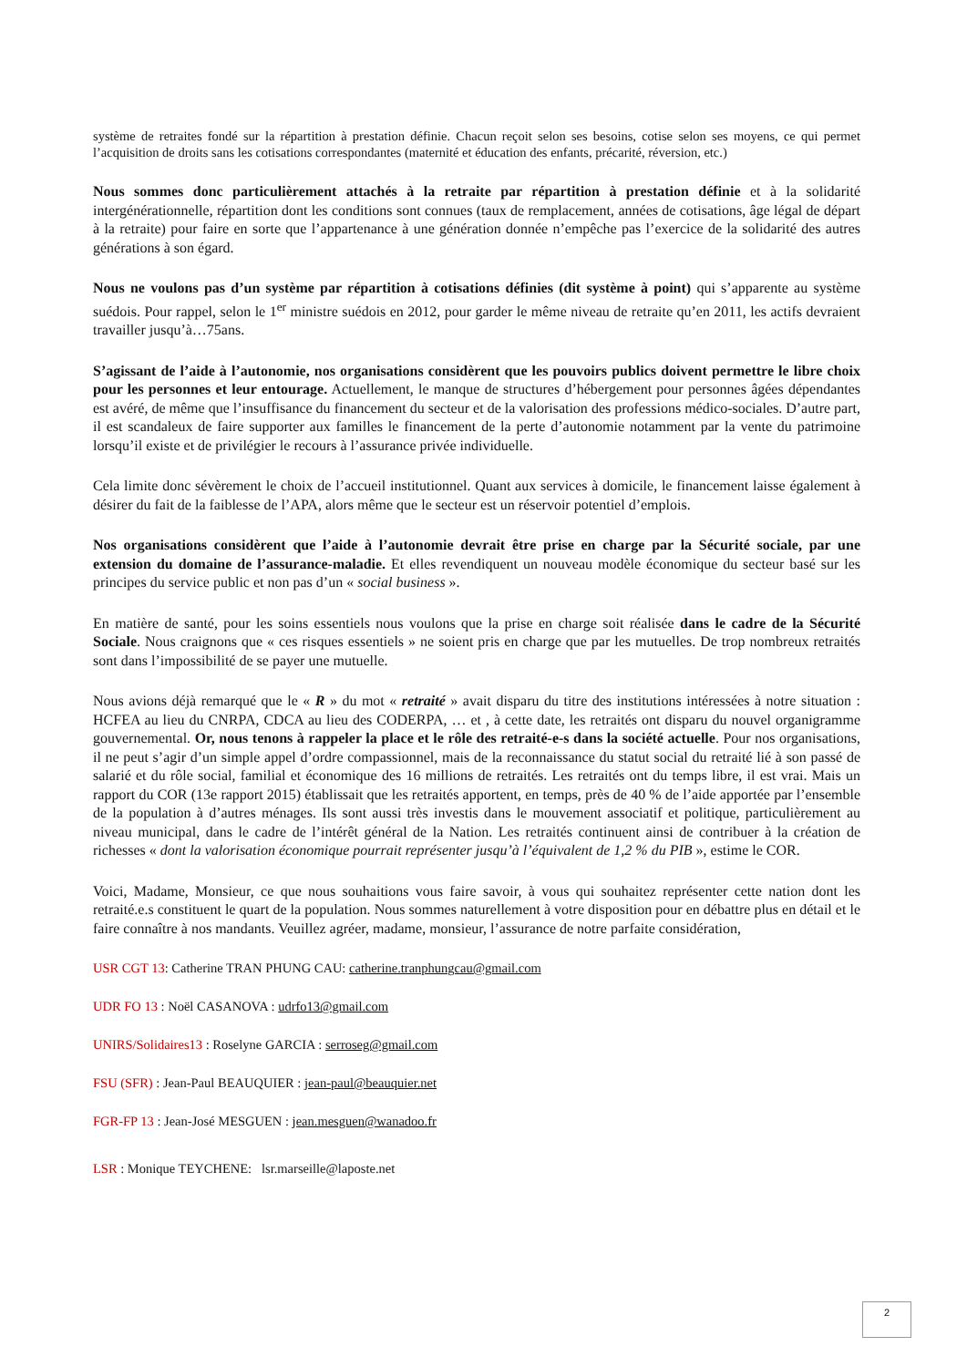système de retraites fondé sur la répartition à prestation définie. Chacun reçoit selon ses besoins, cotise selon ses moyens, ce qui permet l’acquisition de droits sans les cotisations correspondantes (maternité et éducation des enfants, précarité, réversion, etc.)
Nous sommes donc particulièrement attachés à la retraite par répartition à prestation définie et à la solidarité intergénérationnelle, répartition dont les conditions sont connues (taux de remplacement, années de cotisations, âge légal de départ à la retraite) pour faire en sorte que l’appartenance à une génération donnée n’empêche pas l’exercice de la solidarité des autres générations à son égard.
Nous ne voulons pas d’un système par répartition à cotisations définies (dit système à point) qui s’apparente au système suédois. Pour rappel, selon le 1<sup>er</sup> ministre suédois en 2012, pour garder le même niveau de retraite qu’en 2011, les actifs devraient travailler jusqu’à…75ans.
S’agissant de l’aide à l’autonomie, nos organisations considèrent que les pouvoirs publics doivent permettre le libre choix pour les personnes et leur entourage. Actuellement, le manque de structures d’hébergement pour personnes âgées dépendantes est avéré, de même que l’insuffisance du financement du secteur et de la valorisation des professions médico-sociales. D’autre part, il est scandaleux de faire supporter aux familles le financement de la perte d’autonomie notamment par la vente du patrimoine lorsqu’il existe et de privilégier le recours à l’assurance privée individuelle.
Cela limite donc sévèrement le choix de l’accueil institutionnel. Quant aux services à domicile, le financement laisse également à désirer du fait de la faiblesse de l’APA, alors même que le secteur est un réservoir potentiel d’emplois.
Nos organisations considèrent que l’aide à l’autonomie devrait être prise en charge par la Sécurité sociale, par une extension du domaine de l’assurance-maladie. Et elles revendiquent un nouveau modèle économique du secteur basé sur les principes du service public et non pas d’un « social business ».
En matière de santé, pour les soins essentiels nous voulons que la prise en charge soit réalisée dans le cadre de la Sécurité Sociale. Nous craignons que « ces risques essentiels » ne soient pris en charge que par les mutuelles. De trop nombreux retraités sont dans l’impossibilité de se payer une mutuelle.
Nous avions déjà remarqué que le « R » du mot « retraité » avait disparu du titre des institutions intéressées à notre situation : HCFEA au lieu du CNRPA, CDCA au lieu des CODERPA, … et , à cette date, les retraités ont disparu du nouvel organigramme gouvernemental. Or, nous tenons à rappeler la place et le rôle des retraité-e-s dans la société actuelle. Pour nos organisations, il ne peut s’agir d’un simple appel d’ordre compassionnel, mais de la reconnaissance du statut social du retraité lié à son passé de salarié et du rôle social, familial et économique des 16 millions de retraités. Les retraités ont du temps libre, il est vrai. Mais un rapport du COR (13e rapport 2015) établissait que les retraités apportent, en temps, près de 40 % de l’aide apportée par l’ensemble de la population à d’autres ménages. Ils sont aussi très investis dans le mouvement associatif et politique, particulièrement au niveau municipal, dans le cadre de l’intérêt général de la Nation. Les retraités continuent ainsi de contribuer à la création de richesses « dont la valorisation économique pourrait représenter jusqu’à l’équivalent de 1,2 % du PIB », estime le COR.
Voici, Madame, Monsieur, ce que nous souhaitions vous faire savoir, à vous qui souhaitez représenter cette nation dont les retraité.e.s constituent le quart de la population. Nous sommes naturellement à votre disposition pour en débattre plus en détail et le faire connaître à nos mandants. Veuillez agréer, madame, monsieur, l’assurance de notre parfaite considération,
USR CGT 13: Catherine TRAN PHUNG CAU: catherine.tranphungcau@gmail.com
UDR FO 13 : Noël CASANOVA : udrfo13@gmail.com
UNIRS/Solidaires13 : Roselyne GARCIA : serroseg@gmail.com
FSU (SFR) : Jean-Paul BEAUQUIER : jean-paul@beauquier.net
FGR-FP 13 : Jean-José MESGUEN : jean.mesguen@wanadoo.fr
LSR : Monique TEYCHENE: lsr.marseille@laposte.net
2